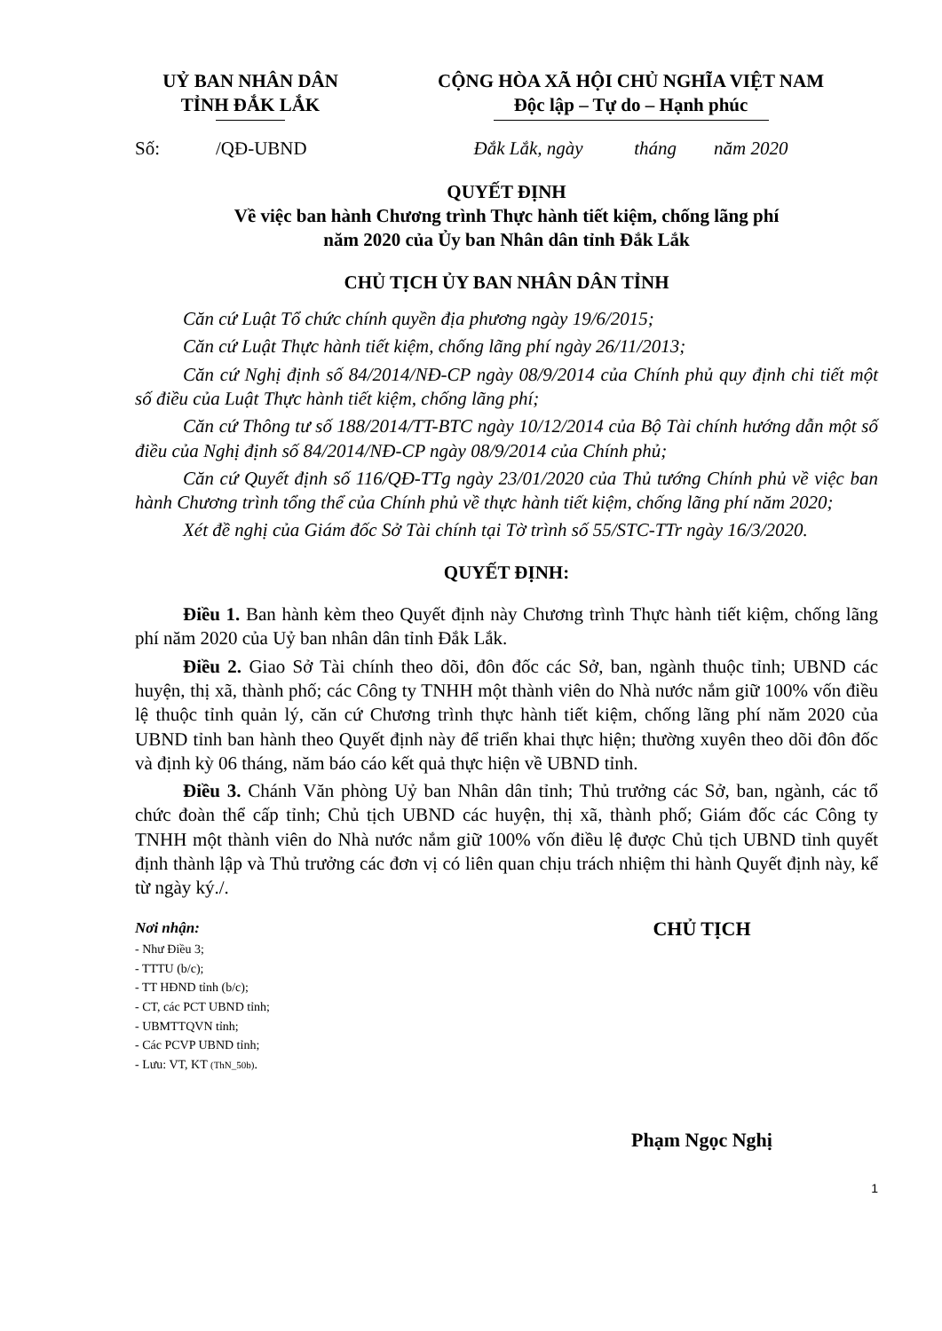UỶ BAN NHÂN DÂN
TỈNH ĐẮK LẮK
CỘNG HÒA XÃ HỘI CHỦ NGHĨA VIỆT NAM
Độc lập – Tự do – Hạnh phúc
Số: /QĐ-UBND
Đắk Lắk, ngày tháng năm 2020
QUYẾT ĐỊNH
Về việc ban hành Chương trình Thực hành tiết kiệm, chống lãng phí
năm 2020 của Ủy ban Nhân dân tỉnh Đắk Lắk
CHỦ TỊCH ỦY BAN NHÂN DÂN TỈNH
Căn cứ Luật Tổ chức chính quyền địa phương ngày 19/6/2015;
Căn cứ Luật Thực hành tiết kiệm, chống lãng phí ngày 26/11/2013;
Căn cứ Nghị định số 84/2014/NĐ-CP ngày 08/9/2014 của Chính phủ quy định chi tiết một số điều của Luật Thực hành tiết kiệm, chống lãng phí;
Căn cứ Thông tư số 188/2014/TT-BTC ngày 10/12/2014 của Bộ Tài chính hướng dẫn một số điều của Nghị định số 84/2014/NĐ-CP ngày 08/9/2014 của Chính phủ;
Căn cứ Quyết định số 116/QĐ-TTg ngày 23/01/2020 của Thủ tướng Chính phủ về việc ban hành Chương trình tổng thể của Chính phủ về thực hành tiết kiệm, chống lãng phí năm 2020;
Xét đề nghị của Giám đốc Sở Tài chính tại Tờ trình số 55/STC-TTr ngày 16/3/2020.
QUYẾT ĐỊNH:
Điều 1. Ban hành kèm theo Quyết định này Chương trình Thực hành tiết kiệm, chống lãng phí năm 2020 của Uỷ ban nhân dân tỉnh Đắk Lắk.
Điều 2. Giao Sở Tài chính theo dõi, đôn đốc các Sở, ban, ngành thuộc tỉnh; UBND các huyện, thị xã, thành phố; các Công ty TNHH một thành viên do Nhà nước nắm giữ 100% vốn điều lệ thuộc tỉnh quản lý, căn cứ Chương trình thực hành tiết kiệm, chống lãng phí năm 2020 của UBND tỉnh ban hành theo Quyết định này để triển khai thực hiện; thường xuyên theo dõi đôn đốc và định kỳ 06 tháng, năm báo cáo kết quả thực hiện về UBND tỉnh.
Điều 3. Chánh Văn phòng Uỷ ban Nhân dân tỉnh; Thủ trưởng các Sở, ban, ngành, các tổ chức đoàn thể cấp tỉnh; Chủ tịch UBND các huyện, thị xã, thành phố; Giám đốc các Công ty TNHH một thành viên do Nhà nước nắm giữ 100% vốn điều lệ được Chủ tịch UBND tỉnh quyết định thành lập và Thủ trưởng các đơn vị có liên quan chịu trách nhiệm thi hành Quyết định này, kể từ ngày ký./.
Nơi nhận:
- Như Điều 3;
- TTTU (b/c);
- TT HĐND tỉnh (b/c);
- CT, các PCT UBND tỉnh;
- UBMTTQVN tỉnh;
- Các PCVP UBND tỉnh;
- Lưu: VT, KT (ThN_50b).
CHỦ TỊCH
Phạm Ngọc Nghị
1